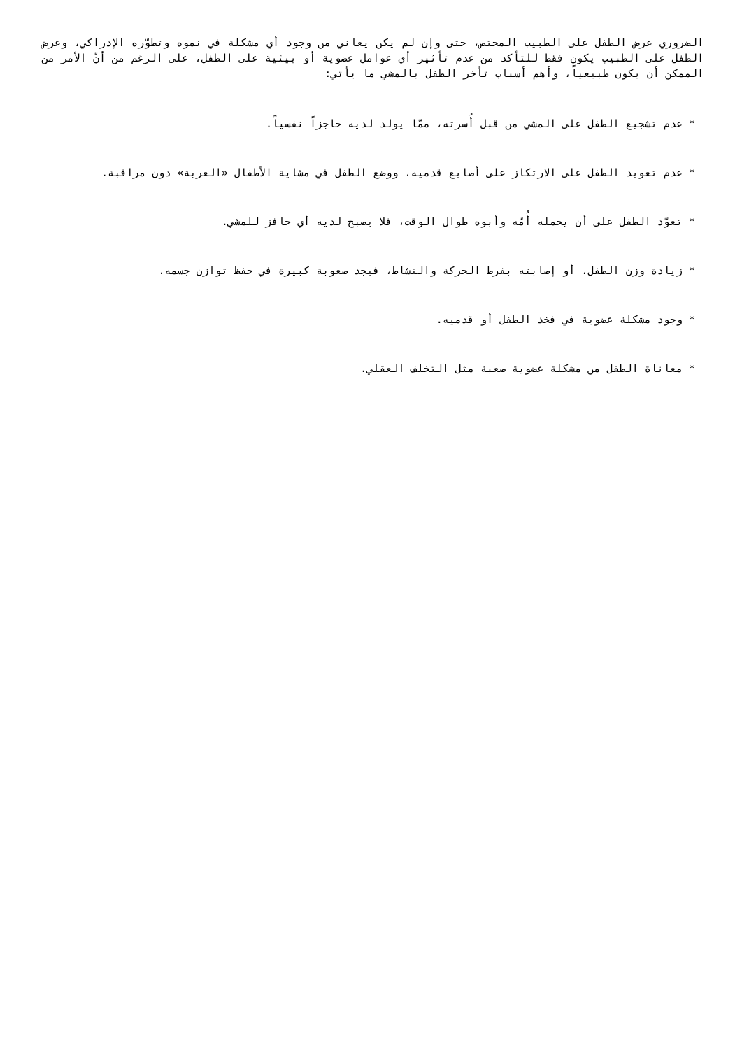الضروري عرض الطفل على الطبيب المختص، حتى وإن لم يكن يعاني من وجود أي مشكلة في نموه وتطوّره الإدراكي، وعرض الطفل على الطبيب يكون فقط للتأكد من عدم تأثير أي عوامل عضوية أو بيئية على الطفل، على الرغم من أنّ الأمر من الممكن أن يكون طبيعياً، وأهم أسباب تأخر الطفل بالمشي ما يأتي:
* عدم تشجيع الطفل على المشي من قبل أُسرته، ممّا يولد لديه حاجزاً نفسياً.
* عدم تعويد الطفل على الارتكاز على أصابع قدميه، ووضع الطفل في مشاية الأطفال «العربة» دون مراقبة.
* تعوّد الطفل على أن يحمله أُمّه وأبوه طوال الوقت، فلا يصبح لديه أي حافز للمشي.
* زيادة وزن الطفل، أو إصابته بفرط الحركة والنشاط، فيجد صعوبة كبيرة في حفظ توازن جسمه.
* وجود مشكلة عضوية في فخذ الطفل أو قدميه.
* معاناة الطفل من مشكلة عضوية صعبة مثل التخلف العقلي.